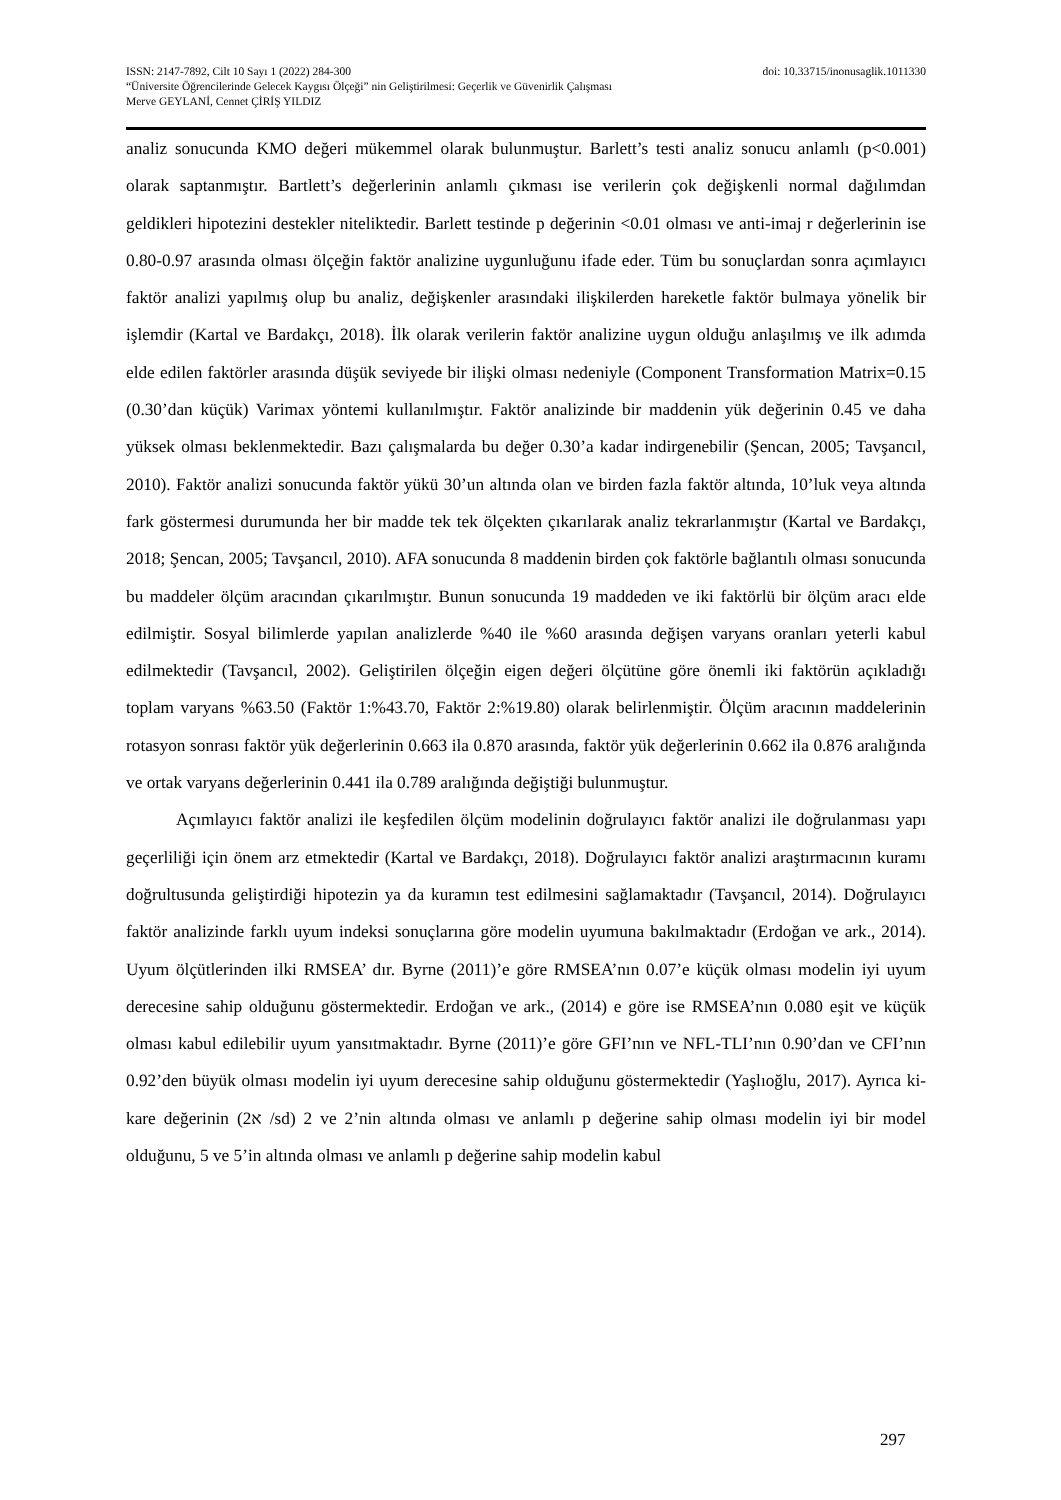ISSN: 2147-7892, Cilt 10 Sayı 1 (2022) 284-300 doi: 10.33715/inonusaglik.1011330
“Üniversite Öğrencilerinde Gelecek Kaygısı Ölçeği” nin Geliştirilmesi: Geçerlik ve Güvenirlik Çalışması
Merve GEYLANİ, Cennet ÇİRİŞ YILDIZ
analiz sonucunda KMO değeri mükemmel olarak bulunmuştur. Barlett’s testi analiz sonucu anlamlı (p<0.001) olarak saptanmıştır. Bartlett’s değerlerinin anlamlı çıkması ise verilerin çok değişkenli normal dağılımdan geldikleri hipotezini destekler niteliktedir. Barlett testinde p değerinin <0.01 olması ve anti-imaj r değerlerinin ise 0.80-0.97 arasında olması ölçeğin faktör analizine uygunluğunu ifade eder. Tüm bu sonuçlardan sonra açımlayıcı faktör analizi yapılmış olup bu analiz, değişkenler arasındaki ilişkilerden hareketle faktör bulmaya yönelik bir işlemdir (Kartal ve Bardakçı, 2018). İlk olarak verilerin faktör analizine uygun olduğu anlaşılmış ve ilk adımda elde edilen faktörler arasında düşük seviyede bir ilişki olması nedeniyle (Component Transformation Matrix=0.15 (0.30’dan küçük) Varimax yöntemi kullanılmıştır. Faktör analizinde bir maddenin yük değerinin 0.45 ve daha yüksek olması beklenmektedir. Bazı çalışmalarda bu değer 0.30’a kadar indirgenebilir (Şencan, 2005; Tavşancıl, 2010). Faktör analizi sonucunda faktör yükü 30’un altında olan ve birden fazla faktör altında, 10’luk veya altında fark göstermesi durumunda her bir madde tek tek ölçekten çıkarılarak analiz tekrarlanmıştır (Kartal ve Bardakçı, 2018; Şencan, 2005; Tavşancıl, 2010). AFA sonucunda 8 maddenin birden çok faktörle bağlantılı olması sonucunda bu maddeler ölçüm aracından çıkarılmıştır. Bunun sonucunda 19 maddeden ve iki faktörlü bir ölçüm aracı elde edilmiştir. Sosyal bilimlerde yapılan analizlerde %40 ile %60 arasında değişen varyans oranları yeterli kabul edilmektedir (Tavşancıl, 2002). Geliştirilen ölçeğin eigen değeri ölçütüne göre önemli iki faktörün açıkladığı toplam varyans %63.50 (Faktör 1:%43.70, Faktör 2:%19.80) olarak belirlenmiştir. Ölçüm aracının maddelerinin rotasyon sonrası faktör yük değerlerinin 0.663 ila 0.870 arasında, faktör yük değerlerinin 0.662 ila 0.876 aralığında ve ortak varyans değerlerinin 0.441 ila 0.789 aralığında değiştiği bulunmuştur.
Açımlayıcı faktör analizi ile keşfedilen ölçüm modelinin doğrulayıcı faktör analizi ile doğrulanması yapı geçerliliği için önem arz etmektedir (Kartal ve Bardakçı, 2018). Doğrulayıcı faktör analizi araştırmacının kuramı doğrultusunda geliştirdiği hipotezin ya da kuramın test edilmesini sağlamaktadır (Tavşancıl, 2014). Doğrulayıcı faktör analizinde farklı uyum indeksi sonuçlarına göre modelin uyumuna bakılmaktadır (Erdoğan ve ark., 2014). Uyum ölçütlerinden ilki RMSEA’ dır. Byrne (2011)’e göre RMSEA’nın 0.07’e küçük olması modelin iyi uyum derecesine sahip olduğunu göstermektedir. Erdoğan ve ark., (2014) e göre ise RMSEA’nın 0.080 eşit ve küçük olması kabul edilebilir uyum yansıtmaktadır. Byrne (2011)’e göre GFI’nın ve NFL-TLI’nın 0.90’dan ve CFI’nın 0.92’den büyük olması modelin iyi uyum derecesine sahip olduğunu göstermektedir (Yaşlıoğlu, 2017). Ayrıca ki-kare değerinin (ﬡ2 /sd) 2 ve 2’nin altında olması ve anlamlı p değerine sahip olması modelin iyi bir model olduğunu, 5 ve 5’in altında olması ve anlamlı p değerine sahip modelin kabul
297